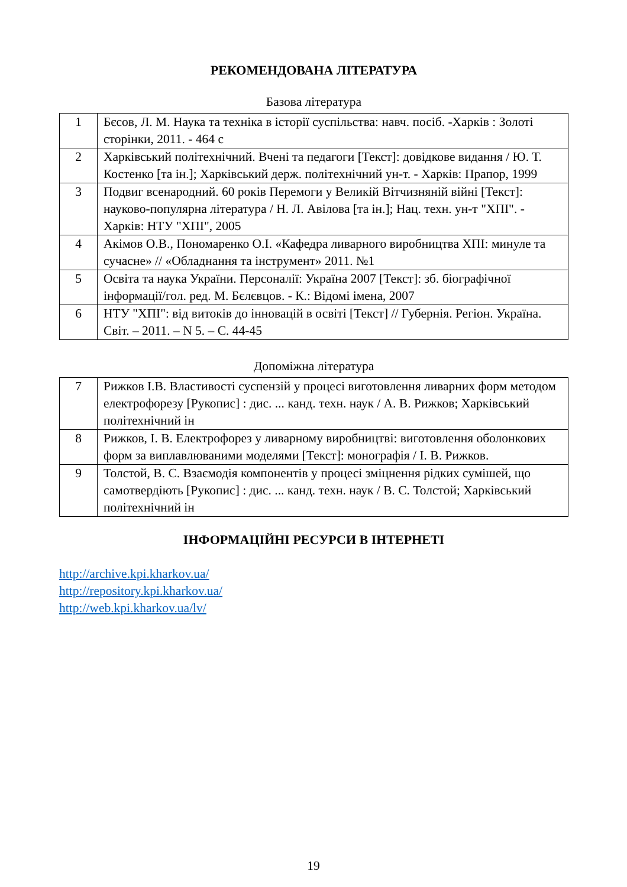РЕКОМЕНДОВАНА ЛІТЕРАТУРА
Базова література
| 1 | Бєсов, Л. М. Наука та техніка в історії суспільства: навч. посіб. -Харків : Золоті сторінки, 2011. - 464 с |
| 2 | Харківський політехнічний. Вчені та педагоги [Текст]: довідкове видання / Ю. Т. Костенко [та ін.]; Харківський держ. політехнічний ун-т. - Харків: Прапор, 1999 |
| 3 | Подвиг всенародний. 60 років Перемоги у Великій Вітчизняній війні [Текст]: науково-популярна література / Н. Л. Авілова [та ін.]; Нац. техн. ун-т "ХПІ". - Харків: НТУ "ХПІ", 2005 |
| 4 | Акімов О.В., Пономаренко О.І. «Кафедра ливарного виробництва ХПІ: минуле та сучасне» // «Обладнання та інструмент» 2011. №1 |
| 5 | Освіта та наука України. Персоналії: Україна 2007 [Текст]: зб. біографічної інформації/гол. ред. М. Бєлєвцов. - К.: Відомі імена, 2007 |
| 6 | НТУ "ХПІ": від витоків до інновацій в освіті [Текст] // Губернія. Регіон. Україна. Світ. – 2011. – N 5. – С. 44-45 |
Допоміжна література
| 7 | Рижков І.В. Властивості суспензій у процесі виготовлення ливарних форм методом електрофорезу [Рукопис] : дис. ... канд. техн. наук / А. В. Рижков; Харківський політехнічний ін |
| 8 | Рижков, І. В. Електрофорез у ливарному виробництві: виготовлення оболонкових форм за виплавлюваними моделями [Текст]: монографія / І. В. Рижков. |
| 9 | Толстой, В. С. Взаємодія компонентів у процесі зміцнення рідких сумішей, що самотвердіють [Рукопис] : дис. ... канд. техн. наук / В. С. Толстой; Харківський політехнічний ін |
ІНФОРМАЦІЙНІ РЕСУРСИ В ІНТЕРНЕТІ
http://archive.kpi.kharkov.ua/
http://repository.kpi.kharkov.ua/
http://web.kpi.kharkov.ua/lv/
19